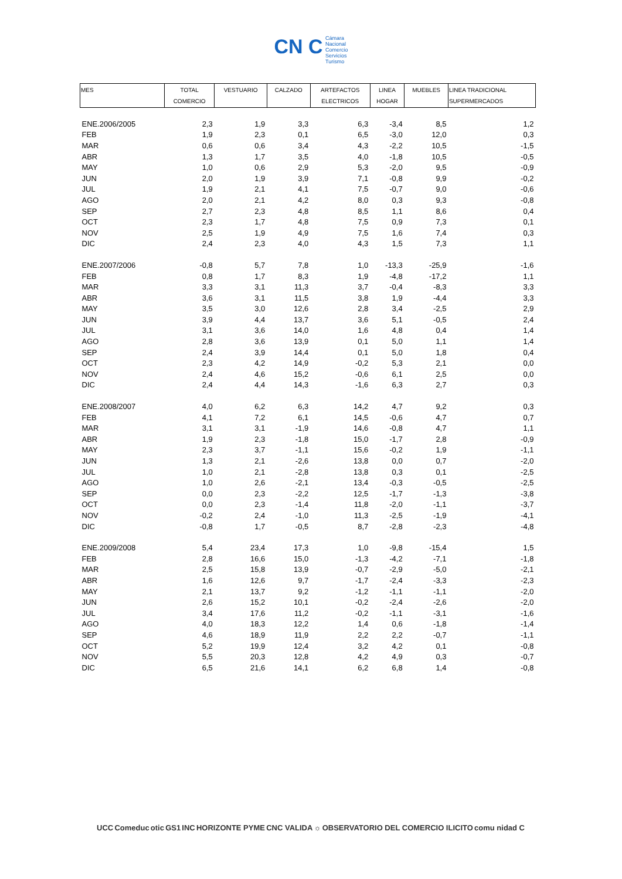CN C Cámara
Nacional
Comercio
Servicios
Turismo
| MES | TOTAL COMERCIO | VESTUARIO | CALZADO | ARTEFACTOS ELECTRICOS | LINEA HOGAR | MUEBLES | LINEA TRADICIONAL SUPERMERCADOS |
| --- | --- | --- | --- | --- | --- | --- | --- |
| ENE.2006/2005 | 2,3 | 1,9 | 3,3 | 6,3 | -3,4 | 8,5 | 1,2 |
| FEB | 1,9 | 2,3 | 0,1 | 6,5 | -3,0 | 12,0 | 0,3 |
| MAR | 0,6 | 0,6 | 3,4 | 4,3 | -2,2 | 10,5 | -1,5 |
| ABR | 1,3 | 1,7 | 3,5 | 4,0 | -1,8 | 10,5 | -0,5 |
| MAY | 1,0 | 0,6 | 2,9 | 5,3 | -2,0 | 9,5 | -0,9 |
| JUN | 2,0 | 1,9 | 3,9 | 7,1 | -0,8 | 9,9 | -0,2 |
| JUL | 1,9 | 2,1 | 4,1 | 7,5 | -0,7 | 9,0 | -0,6 |
| AGO | 2,0 | 2,1 | 4,2 | 8,0 | 0,3 | 9,3 | -0,8 |
| SEP | 2,7 | 2,3 | 4,8 | 8,5 | 1,1 | 8,6 | 0,4 |
| OCT | 2,3 | 1,7 | 4,8 | 7,5 | 0,9 | 7,3 | 0,1 |
| NOV | 2,5 | 1,9 | 4,9 | 7,5 | 1,6 | 7,4 | 0,3 |
| DIC | 2,4 | 2,3 | 4,0 | 4,3 | 1,5 | 7,3 | 1,1 |
| ENE.2007/2006 | -0,8 | 5,7 | 7,8 | 1,0 | -13,3 | -25,9 | -1,6 |
| FEB | 0,8 | 1,7 | 8,3 | 1,9 | -4,8 | -17,2 | 1,1 |
| MAR | 3,3 | 3,1 | 11,3 | 3,7 | -0,4 | -8,3 | 3,3 |
| ABR | 3,6 | 3,1 | 11,5 | 3,8 | 1,9 | -4,4 | 3,3 |
| MAY | 3,5 | 3,0 | 12,6 | 2,8 | 3,4 | -2,5 | 2,9 |
| JUN | 3,9 | 4,4 | 13,7 | 3,6 | 5,1 | -0,5 | 2,4 |
| JUL | 3,1 | 3,6 | 14,0 | 1,6 | 4,8 | 0,4 | 1,4 |
| AGO | 2,8 | 3,6 | 13,9 | 0,1 | 5,0 | 1,1 | 1,4 |
| SEP | 2,4 | 3,9 | 14,4 | 0,1 | 5,0 | 1,8 | 0,4 |
| OCT | 2,3 | 4,2 | 14,9 | -0,2 | 5,3 | 2,1 | 0,0 |
| NOV | 2,4 | 4,6 | 15,2 | -0,6 | 6,1 | 2,5 | 0,0 |
| DIC | 2,4 | 4,4 | 14,3 | -1,6 | 6,3 | 2,7 | 0,3 |
| ENE.2008/2007 | 4,0 | 6,2 | 6,3 | 14,2 | 4,7 | 9,2 | 0,3 |
| FEB | 4,1 | 7,2 | 6,1 | 14,5 | -0,6 | 4,7 | 0,7 |
| MAR | 3,1 | 3,1 | -1,9 | 14,6 | -0,8 | 4,7 | 1,1 |
| ABR | 1,9 | 2,3 | -1,8 | 15,0 | -1,7 | 2,8 | -0,9 |
| MAY | 2,3 | 3,7 | -1,1 | 15,6 | -0,2 | 1,9 | -1,1 |
| JUN | 1,3 | 2,1 | -2,6 | 13,8 | 0,0 | 0,7 | -2,0 |
| JUL | 1,0 | 2,1 | -2,8 | 13,8 | 0,3 | 0,1 | -2,5 |
| AGO | 1,0 | 2,6 | -2,1 | 13,4 | -0,3 | -0,5 | -2,5 |
| SEP | 0,0 | 2,3 | -2,2 | 12,5 | -1,7 | -1,3 | -3,8 |
| OCT | 0,0 | 2,3 | -1,4 | 11,8 | -2,0 | -1,1 | -3,7 |
| NOV | -0,2 | 2,4 | -1,0 | 11,3 | -2,5 | -1,9 | -4,1 |
| DIC | -0,8 | 1,7 | -0,5 | 8,7 | -2,8 | -2,3 | -4,8 |
| ENE.2009/2008 | 5,4 | 23,4 | 17,3 | 1,0 | -9,8 | -15,4 | 1,5 |
| FEB | 2,8 | 16,6 | 15,0 | -1,3 | -4,2 | -7,1 | -1,8 |
| MAR | 2,5 | 15,8 | 13,9 | -0,7 | -2,9 | -5,0 | -2,1 |
| ABR | 1,6 | 12,6 | 9,7 | -1,7 | -2,4 | -3,3 | -2,3 |
| MAY | 2,1 | 13,7 | 9,2 | -1,2 | -1,1 | -1,1 | -2,0 |
| JUN | 2,6 | 15,2 | 10,1 | -0,2 | -2,4 | -2,6 | -2,0 |
| JUL | 3,4 | 17,6 | 11,2 | -0,2 | -1,1 | -3,1 | -1,6 |
| AGO | 4,0 | 18,3 | 12,2 | 1,4 | 0,6 | -1,8 | -1,4 |
| SEP | 4,6 | 18,9 | 11,9 | 2,2 | 2,2 | -0,7 | -1,1 |
| OCT | 5,2 | 19,9 | 12,4 | 3,2 | 4,2 | 0,1 | -0,8 |
| NOV | 5,5 | 20,3 | 12,8 | 4,2 | 4,9 | 0,3 | -0,7 |
| DIC | 6,5 | 21,6 | 14,1 | 6,2 | 6,8 | 1,4 | -0,8 |
UCC Comeduc otic GS1 INC HORIZONTE PYME CNC VALIDA ☼ OBSERVATORIO DEL COMERCIO ILICITO comu nidad C